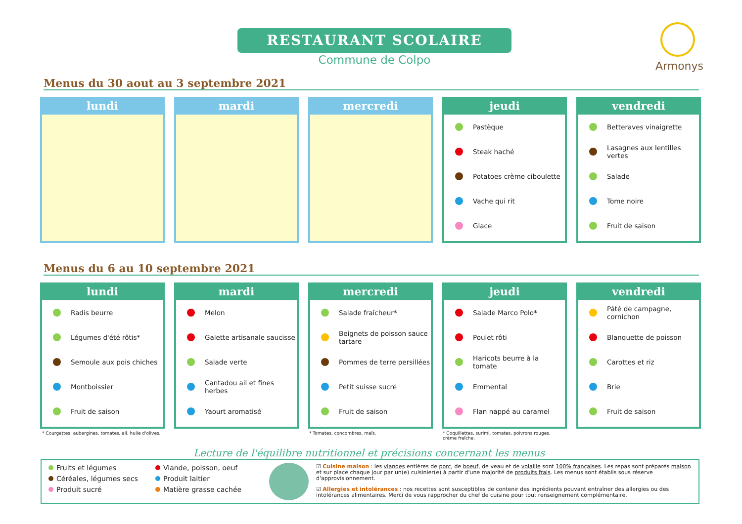RESTAURANT SCOLAIRE
Commune de Colpo
Armonys
Menus du 30 aout au 3 septembre 2021
lundi mardi mercredi jeudi
Pastèque
Steak haché
Potatoes crème ciboulette
Vache qui rit
Glace
vendredi
Betteraves vinaigrette
Lasagnes aux lentilles vertes
Salade
Tome noire
Fruit de saison
Menus du 6 au 10 septembre 2021
lundi
Radis beurre
Légumes d'été rôtis*
Semoule aux pois chiches
Montboissier
Fruit de saison
mardi
Melon
Galette artisanale saucisse
Salade verte
Cantadou ail et fines herbes
Yaourt aromatisé
mercredi
Salade fraîcheur*
Beignets de poisson sauce tartare
Pommes de terre persillées
Petit suisse sucré
Fruit de saison
jeudi
Salade Marco Polo*
Poulet rôti
Haricots beurre à la tomate
Emmental
Flan nappé au caramel
vendredi
Pâté de campagne, cornichon
Blanquette de poisson
Carottes et riz
Brie
Fruit de saison
* Courgettes, aubergines, tomates, ail, huile d'olives.
* Tomates, concombres, maïs.
* Coquillettes, surimi, tomates, poivrons rouges, crème fraîche.
Lecture de l'équilibre nutritionnel et précisions concernant les menus
Fruits et légumes
Céréales, légumes secs
Produit sucré
Viande, poisson, oeuf
Produit laitier
Matière grasse cachée
☑ Cuisine maison : les viandes entières de porc, de boeuf, de veau et de volaille sont 100% françaises. Les repas sont préparés maison et sur place chaque jour par un(e) cuisinier(e) à partir d'une majorité de produits frais. Les menus sont établis sous réserve d'approvisionnement.
☑ Allergies et intolérances : nos recettes sont susceptibles de contenir des ingrédients pouvant entraîner des allergies ou des intolérances alimentaires. Merci de vous rapprocher du chef de cuisine pour tout renseignement complémentaire.